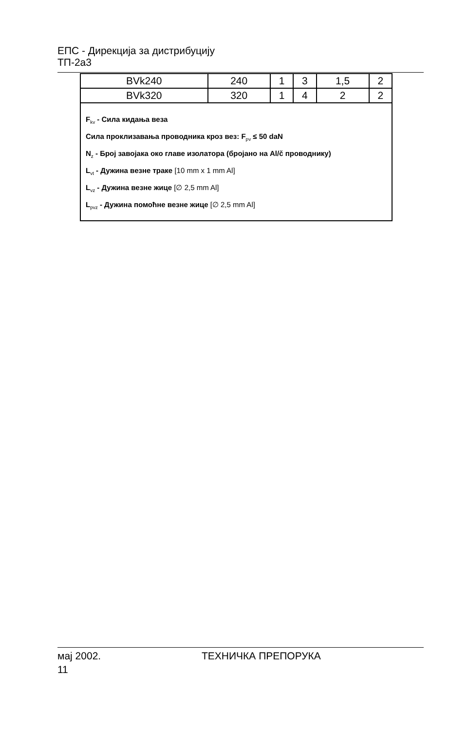ЕПС - Дирекција за дистрибуцију
ТП-2а3
| BVk240 | 240 | 1 | 3 | 1,5 | 2 |
| BVk320 | 320 | 1 | 4 | 2 | 2 |
| F<sub>kv</sub> - Сила кидања веза Сила проклизавања проводника кроз вез: F<sub>pv</sub> ≤ 50 daN N<sub>z</sub> - Број завојака око главе изолатора (бројано на Al/č проводнику) L<sub>vt</sub> - Дужина везне траке [10 mm x 1 mm Al] L<sub>vz</sub> - Дужина везне жице [∅ 2,5 mm Al] L<sub>pvz</sub> - Дужина помоћне везне жице [∅ 2,5 mm Al] | | | | | |
мај 2002. ТЕХНИЧКА ПРЕПОРУКА
11